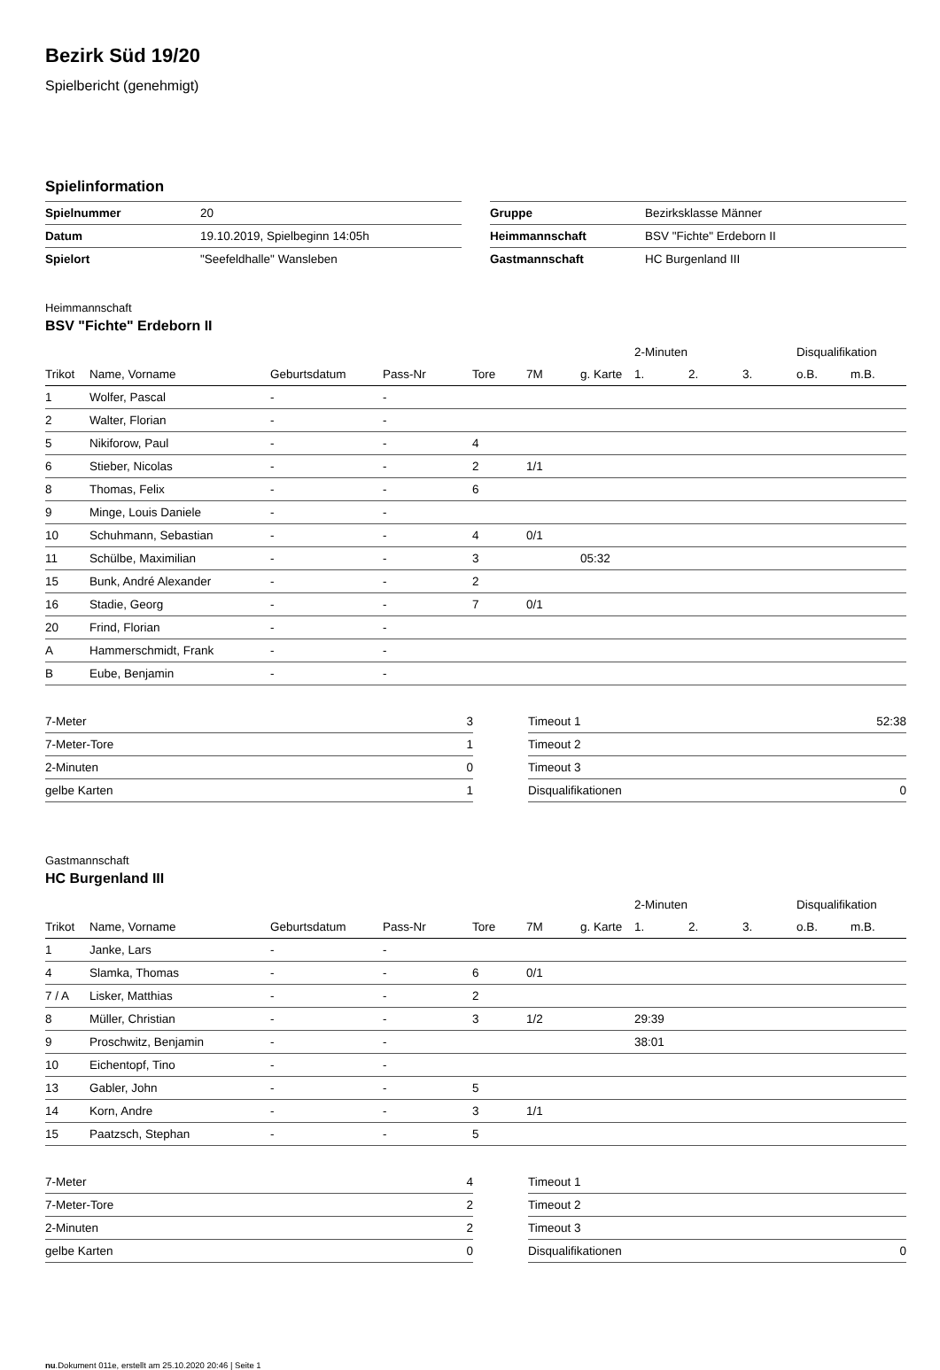Bezirk Süd 19/20
Spielbericht (genehmigt)
Spielinformation
| Spielnummer | 20 |
| Datum | 19.10.2019, Spielbeginn 14:05h |
| Spielort | "Seefeldhalle" Wansleben |
| Gruppe | Bezirksklasse Männer |
| Heimmannschaft | BSV "Fichte" Erdeborn II |
| Gastmannschaft | HC Burgenland III |
Heimmannschaft
BSV "Fichte" Erdeborn II
| | | | | | | | 2-Minuten | | | Disqualifikation | |
| --- | --- | --- | --- | --- | --- | --- | --- | --- | --- | --- | --- |
| Trikot | Name, Vorname | Geburtsdatum | Pass-Nr | Tore | 7M | g. Karte | 1. | 2. | 3. | o.B. | m.B. |
| 1 | Wolfer, Pascal | - | - | | | | | | | | |
| 2 | Walter, Florian | - | - | | | | | | | | |
| 5 | Nikiforow, Paul | - | - | 4 | | | | | | | |
| 6 | Stieber, Nicolas | - | - | 2 | 1/1 | | | | | | |
| 8 | Thomas, Felix | - | - | 6 | | | | | | | |
| 9 | Minge, Louis Daniele | - | - | | | | | | | | |
| 10 | Schuhmann, Sebastian | - | - | 4 | 0/1 | | | | | | |
| 11 | Schülbe, Maximilian | - | - | 3 | | 05:32 | | | | | |
| 15 | Bunk, André Alexander | - | - | 2 | | | | | | | |
| 16 | Stadie, Georg | - | - | 7 | 0/1 | | | | | | |
| 20 | Frind, Florian | - | - | | | | | | | | |
| A | Hammerschmidt, Frank | - | - | | | | | | | | |
| B | Eube, Benjamin | - | - | | | | | | | | |
| 7-Meter | 3 |
| 7-Meter-Tore | 1 |
| 2-Minuten | 0 |
| gelbe Karten | 1 |
| Timeout 1 | 52:38 |
| Timeout 2 | |
| Timeout 3 | |
| Disqualifikationen | 0 |
Gastmannschaft
HC Burgenland III
| | | | | | | | 2-Minuten | | | Disqualifikation | |
| --- | --- | --- | --- | --- | --- | --- | --- | --- | --- | --- | --- |
| Trikot | Name, Vorname | Geburtsdatum | Pass-Nr | Tore | 7M | g. Karte | 1. | 2. | 3. | o.B. | m.B. |
| 1 | Janke, Lars | - | - | | | | | | | | |
| 4 | Slamka, Thomas | - | - | 6 | 0/1 | | | | | | |
| 7 / A | Lisker, Matthias | - | - | 2 | | | | | | | |
| 8 | Müller, Christian | - | - | 3 | 1/2 | | 29:39 | | | | |
| 9 | Proschwitz, Benjamin | - | - | | | | 38:01 | | | | |
| 10 | Eichentopf, Tino | - | - | | | | | | | | |
| 13 | Gabler, John | - | - | 5 | | | | | | | |
| 14 | Korn, Andre | - | - | 3 | 1/1 | | | | | | |
| 15 | Paatzsch, Stephan | - | - | 5 | | | | | | | |
| 7-Meter | 4 |
| 7-Meter-Tore | 2 |
| 2-Minuten | 2 |
| gelbe Karten | 0 |
| Timeout 1 | |
| Timeout 2 | |
| Timeout 3 | |
| Disqualifikationen | 0 |
nu.Dokument 011e, erstellt am 25.10.2020 20:46 | Seite 1